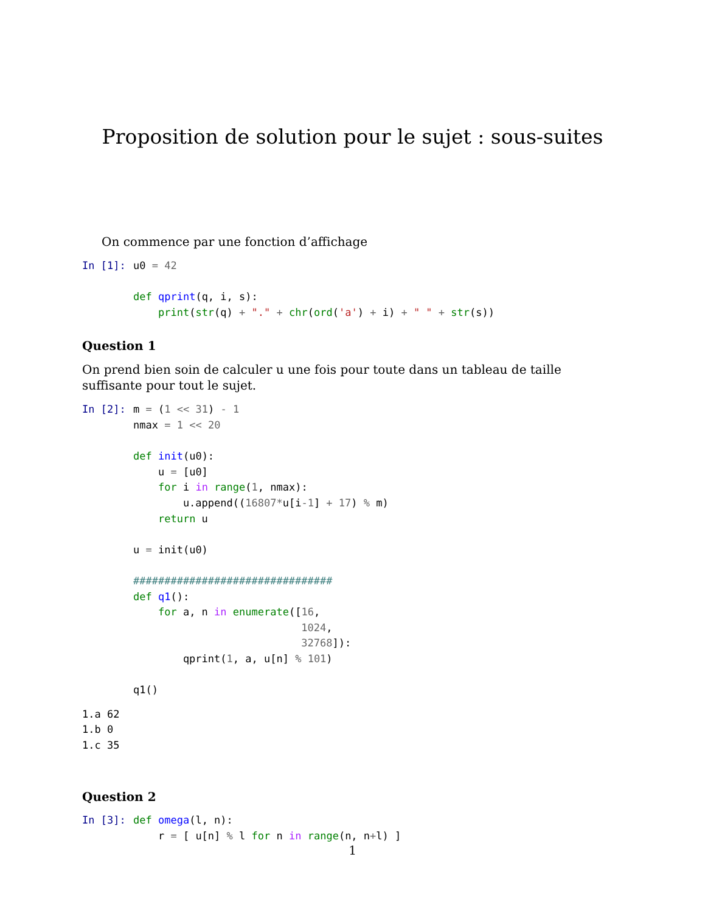Proposition de solution pour le sujet : sous-suites
On commence par une fonction d’affichage
In [1]:
u0 = 42

def qprint(q, i, s):
    print(str(q) + "." + chr(ord('a') + i) + " " + str(s))
Question 1
On prend bien soin de calculer u une fois pour toute dans un tableau de taille suffisante pour tout le sujet.
In [2]:
m = (1 << 31) - 1
nmax = 1 << 20

def init(u0):
    u = [u0]
    for i in range(1, nmax):
        u.append((16807*u[i-1] + 17) % m)
    return u

u = init(u0)

################################
def q1():
    for a, n in enumerate([16,
                           1024,
                           32768]):
        qprint(1, a, u[n] % 101)

q1()
1.a 62
1.b 0
1.c 35
Question 2
In [3]:
def omega(l, n):
    r = [ u[n] % l for n in range(n, n+l) ]
1